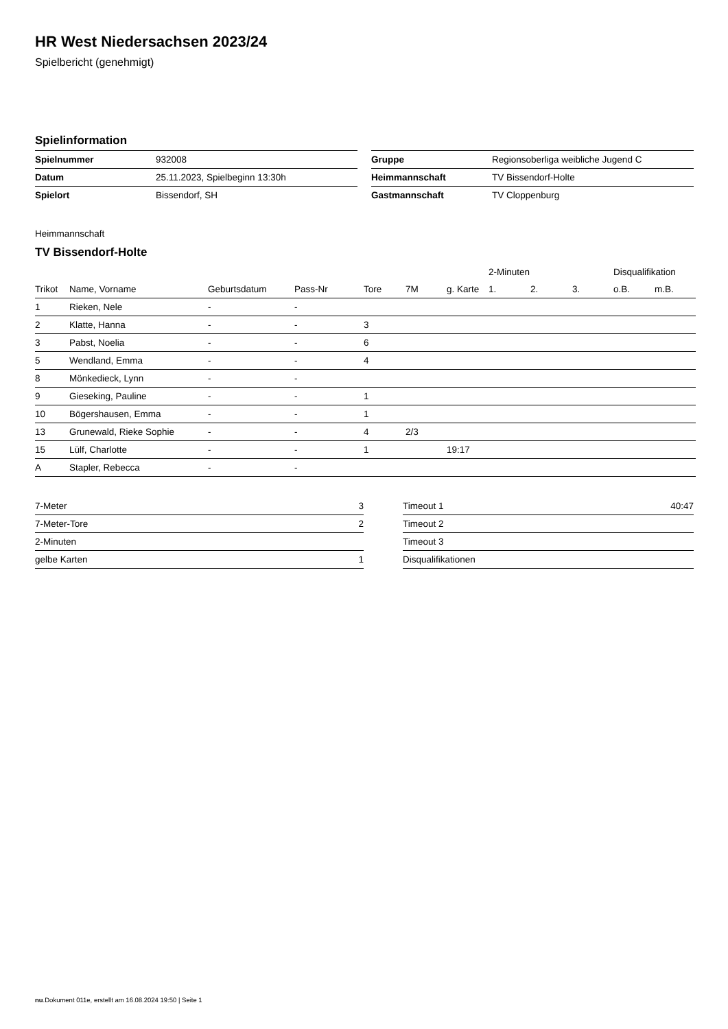HR West Niedersachsen 2023/24
Spielbericht (genehmigt)
Spielinformation
| Spielnummer | 932008 |
| Datum | 25.11.2023, Spielbeginn 13:30h |
| Spielort | Bissendorf, SH |
| Gruppe | Regionsoberliga weibliche Jugend C |
| Heimmannschaft | TV Bissendorf-Holte |
| Gastmannschaft | TV Cloppenburg |
Heimmannschaft
TV Bissendorf-Holte
| | | | | | | | 2-Minuten | | | Disqualifikation | |
| --- | --- | --- | --- | --- | --- | --- | --- | --- | --- | --- | --- |
| Trikot | Name, Vorname | Geburtsdatum | Pass-Nr | Tore | 7M | g. Karte | 1. | 2. | 3. | o.B. | m.B. |
| 1 | Rieken, Nele | - | - | | | | | | | | |
| 2 | Klatte, Hanna | - | - | 3 | | | | | | | |
| 3 | Pabst, Noelia | - | - | 6 | | | | | | | |
| 5 | Wendland, Emma | - | - | 4 | | | | | | | |
| 8 | Mönkedieck, Lynn | - | - | | | | | | | | |
| 9 | Gieseking, Pauline | - | - | 1 | | | | | | | |
| 10 | Bögershausen, Emma | - | - | 1 | | | | | | | |
| 13 | Grunewald, Rieke Sophie | - | - | 4 | 2/3 | | | | | | |
| 15 | Lülf, Charlotte | - | - | 1 | | 19:17 | | | | | |
| A | Stapler, Rebecca | - | - | | | | | | | | |
| 7-Meter | 3 |
| 7-Meter-Tore | 2 |
| 2-Minuten | |
| gelbe Karten | 1 |
| Timeout 1 | 40:47 |
| Timeout 2 | |
| Timeout 3 | |
| Disqualifikationen | |
nu.Dokument 011e, erstellt am 16.08.2024 19:50 | Seite 1